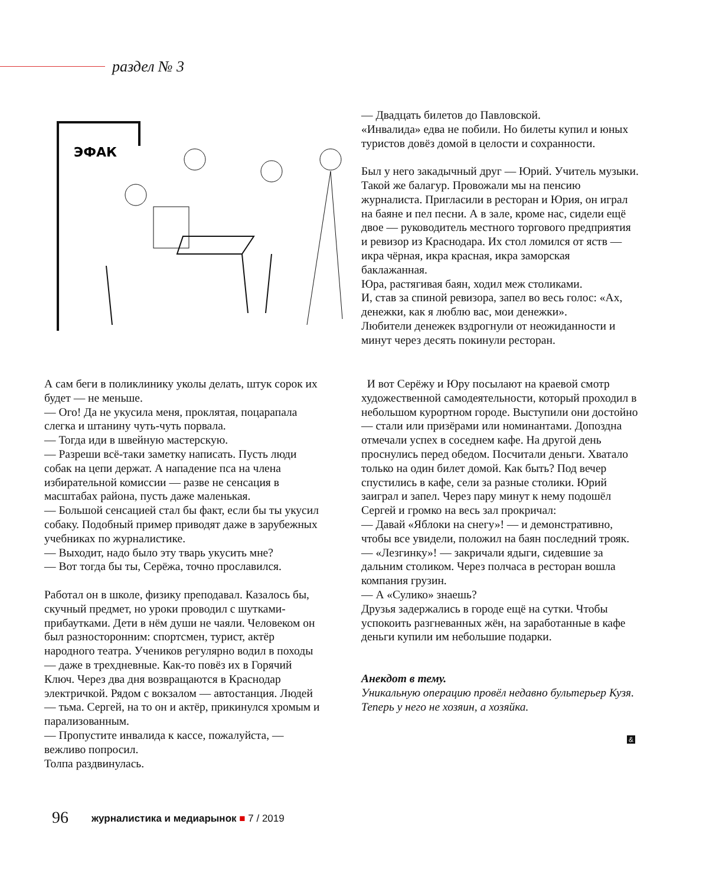раздел № 3
ЭФАК
— Двадцать билетов до Павловской.
«Инвалида» едва не побили. Но билеты купил и юных туристов довёз домой в целости и сохранности.
Был у него закадычный друг — Юрий. Учитель музыки. Такой же балагур. Провожали мы на пенсию журналиста. Пригласили в ресторан и Юрия, он играл на баяне и пел песни. А в зале, кроме нас, сидели ещё двое — руководитель местного торгового предприятия и ревизор из Краснодара. Их стол ломился от яств — икра чёрная, икра красная, икра заморская баклажанная.
Юра, растягивая баян, ходил меж столиками.
И, став за спиной ревизора, запел во весь голос: «Ах, денежки, как я люблю вас, мои денежки».
Любители денежек вздрогнули от неожиданности и минут через десять покинули ресторан.
А сам беги в поликлинику уколы делать, штук сорок их будет — не меньше.
— Ого! Да не укусила меня, проклятая, поцарапала слегка и штанину чуть-чуть порвала.
— Тогда иди в швейную мастерскую.
— Разреши всё-таки заметку написать. Пусть люди собак на цепи держат. А нападение пса на члена избирательной комиссии — разве не сенсация в масштабах района, пусть даже маленькая.
— Большой сенсацией стал бы факт, если бы ты укусил собаку. Подобный пример приводят даже в зарубежных учебниках по журналистике.
— Выходит, надо было эту тварь укусить мне?
— Вот тогда бы ты, Серёжа, точно прославился.
Работал он в школе, физику преподавал. Казалось бы, скучный предмет, но уроки проводил с шутками-прибаутками. Дети в нём души не чаяли. Человеком он был разносторонним: спортсмен, турист, актёр народного театра. Учеников регулярно водил в походы — даже в трехдневные. Как-то повёз их в Горячий Ключ. Через два дня возвращаются в Краснодар электричкой. Рядом с вокзалом — автостанция. Людей — тьма. Сергей, на то он и актёр, прикинулся хромым и парализованным.
— Пропустите инвалида к кассе, пожалуйста, — вежливо попросил.
Толпа раздвинулась.
И вот Серёжу и Юру посылают на краевой смотр художественной самодеятельности, который проходил в небольшом курортном городе. Выступили они достойно — стали или призёрами или номинантами. Допоздна отмечали успех в соседнем кафе. На другой день проснулись перед обедом. Посчитали деньги. Хватало только на один билет домой. Как быть? Под вечер спустились в кафе, сели за разные столики. Юрий заиграл и запел. Через пару минут к нему подошёл Сергей и громко на весь зал прокричал:
— Давай «Яблоки на снегу»! — и демонстративно, чтобы все увидели, положил на баян последний трояк.
— «Лезгинку»! — закричали ядыги, сидевшие за дальним столиком. Через полчаса в ресторан вошла компания грузин.
— А «Сулико» знаешь?
Друзья задержались в городе ещё на сутки. Чтобы успокоить разгневанных жён, на заработанные в кафе деньги купили им небольшие подарки.
Анекдот в тему.
Уникальную операцию провёл недавно бультерьер Кузя. Теперь у него не хозяин, а хозяйка.
&
96
журналистика и медиарынок ■ 7 / 2019